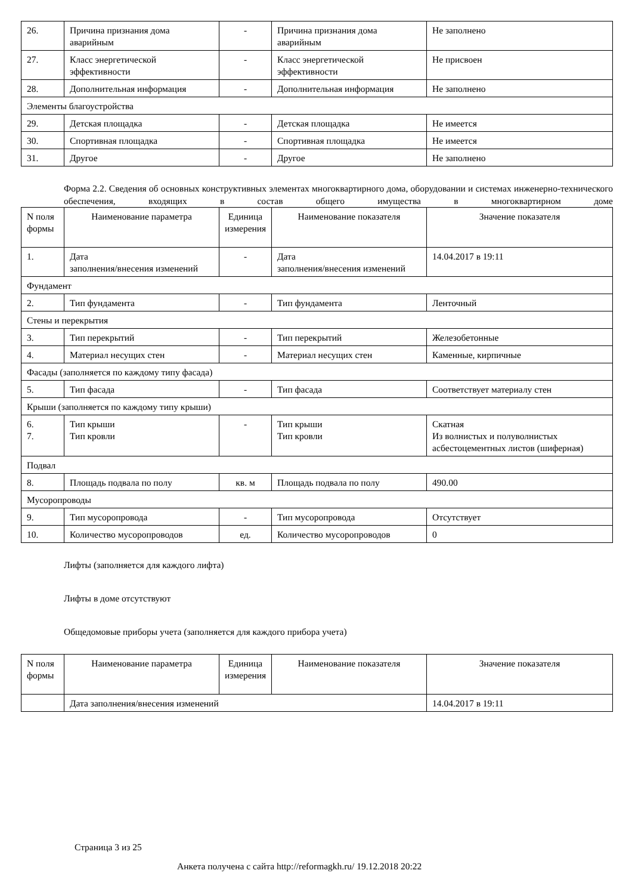| 26. | Причина признания дома аварийным | - | Причина признания дома аварийным | Не заполнено |
| 27. | Класс энергетической эффективности | - | Класс энергетической эффективности | Не присвоен |
| 28. | Дополнительная информация | - | Дополнительная информация | Не заполнено |
| Элементы благоустройства | | | | |
| 29. | Детская площадка | - | Детская площадка | Не имеется |
| 30. | Спортивная площадка | - | Спортивная площадка | Не имеется |
| 31. | Другое | - | Другое | Не заполнено |
Форма 2.2. Сведения об основных конструктивных элементах многоквартирного дома, оборудовании и системах инженерно-технического обеспечения, входящих в состав общего имущества в многоквартирном доме
| N поля формы | Наименование параметра | Единица измерения | Наименование показателя | Значение показателя |
| --- | --- | --- | --- | --- |
| 1. | Дата заполнения/внесения изменений | - | Дата заполнения/внесения изменений | 14.04.2017 в 19:11 |
| Фундамент | | | | |
| 2. | Тип фундамента | - | Тип фундамента | Ленточный |
| Стены и перекрытия | | | | |
| 3. | Тип перекрытий | - | Тип перекрытий | Железобетонные |
| 4. | Материал несущих стен | - | Материал несущих стен | Каменные, кирпичные |
| Фасады (заполняется по каждому типу фасада) | | | | |
| 5. | Тип фасада | - | Тип фасада | Соответствует материалу стен |
| Крыши (заполняется по каждому типу крыши) | | | | |
| 6. 7. | Тип крыши Тип кровли | - | Тип крыши Тип кровли | Скатная Из волнистых и полуволнистых асбестоцементных листов (шиферная) |
| Подвал | | | | |
| 8. | Площадь подвала по полу | кв. м | Площадь подвала по полу | 490.00 |
| Мусоропроводы | | | | |
| 9. | Тип мусоропровода | - | Тип мусоропровода | Отсутствует |
| 10. | Количество мусоропроводов | ед. | Количество мусоропроводов | 0 |
Лифты (заполняется для каждого лифта)
Лифты в доме отсутствуют
Общедомовые приборы учета (заполняется для каждого прибора учета)
| N поля формы | Наименование параметра | Единица измерения | Наименование показателя | Значение показателя |
| --- | --- | --- | --- | --- |
| | Дата заполнения/внесения изменений | | | 14.04.2017 в 19:11 |
Страница 3 из 25
Анкета получена с сайта http://reformagkh.ru/ 19.12.2018 20:22